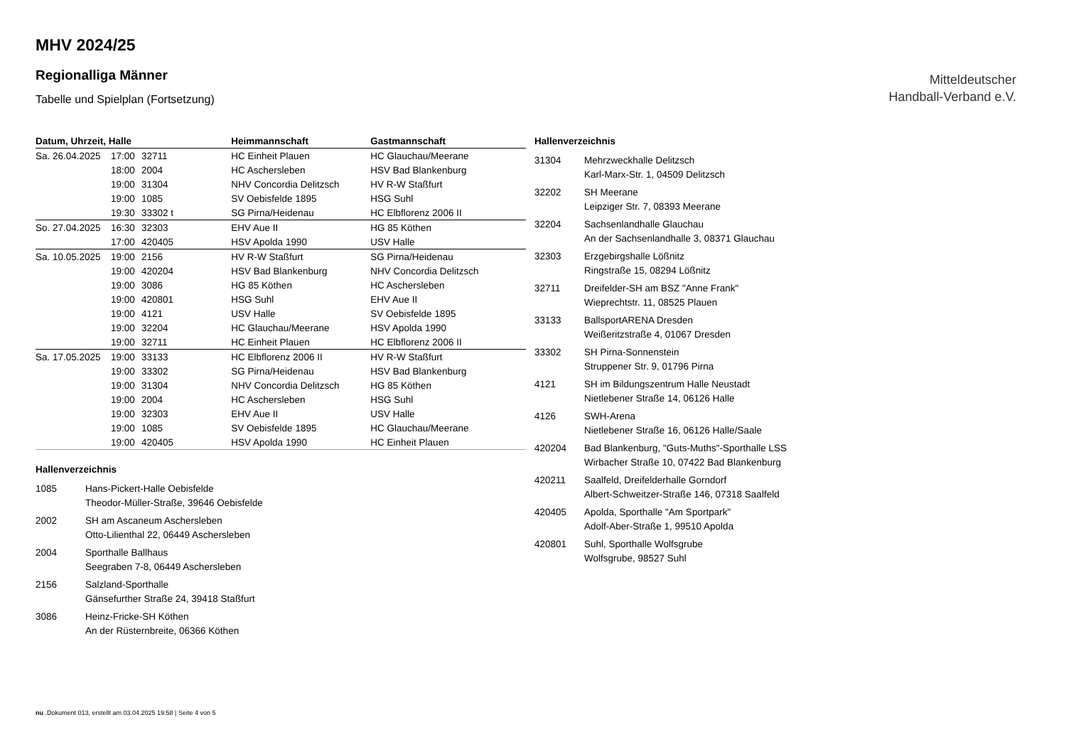Mitteldeutscher
Handball-Verband e.V.
MHV 2024/25
Regionalliga Männer
Tabelle und Spielplan (Fortsetzung)
| Datum, Uhrzeit, Halle | | | Heimmannschaft | Gastmannschaft |
| --- | --- | --- | --- | --- |
| Sa. 26.04.2025 | 17:00 | 32711 | HC Einheit Plauen | HC Glauchau/Meerane |
| | 18:00 | 2004 | HC Aschersleben | HSV Bad Blankenburg |
| | 19:00 | 31304 | NHV Concordia Delitzsch | HV R-W Staßfurt |
| | 19:00 | 1085 | SV Oebisfelde 1895 | HSG Suhl |
| | 19:30 | 33302 t | SG Pirna/Heidenau | HC Elbflorenz 2006 II |
| So. 27.04.2025 | 16:30 | 32303 | EHV Aue II | HG 85 Köthen |
| | 17:00 | 420405 | HSV Apolda 1990 | USV Halle |
| Sa. 10.05.2025 | 19:00 | 2156 | HV R-W Staßfurt | SG Pirna/Heidenau |
| | 19:00 | 420204 | HSV Bad Blankenburg | NHV Concordia Delitzsch |
| | 19:00 | 3086 | HG 85 Köthen | HC Aschersleben |
| | 19:00 | 420801 | HSG Suhl | EHV Aue II |
| | 19:00 | 4121 | USV Halle | SV Oebisfelde 1895 |
| | 19:00 | 32204 | HC Glauchau/Meerane | HSV Apolda 1990 |
| | 19:00 | 32711 | HC Einheit Plauen | HC Elbflorenz 2006 II |
| Sa. 17.05.2025 | 19:00 | 33133 | HC Elbflorenz 2006 II | HV R-W Staßfurt |
| | 19:00 | 33302 | SG Pirna/Heidenau | HSV Bad Blankenburg |
| | 19:00 | 31304 | NHV Concordia Delitzsch | HG 85 Köthen |
| | 19:00 | 2004 | HC Aschersleben | HSG Suhl |
| | 19:00 | 32303 | EHV Aue II | USV Halle |
| | 19:00 | 1085 | SV Oebisfelde 1895 | HC Glauchau/Meerane |
| | 19:00 | 420405 | HSV Apolda 1990 | HC Einheit Plauen |
Hallenverzeichnis
| 1085 | Hans-Pickert-Halle Oebisfelde Theodor-Müller-Straße, 39646 Oebisfelde |
| 2002 | SH am Ascaneum Aschersleben Otto-Lilienthal 22, 06449 Aschersleben |
| 2004 | Sporthalle Ballhaus Seegraben 7-8, 06449 Aschersleben |
| 2156 | Salzland-Sporthalle Gänsefurther Straße 24, 39418 Staßfurt |
| 3086 | Heinz-Fricke-SH Köthen An der Rüsternbreite, 06366 Köthen |
Hallenverzeichnis
| 31304 | Mehrzweckhalle Delitzsch Karl-Marx-Str. 1, 04509 Delitzsch |
| 32202 | SH Meerane Leipziger Str. 7, 08393 Meerane |
| 32204 | Sachsenlandhalle Glauchau An der Sachsenlandhalle 3, 08371 Glauchau |
| 32303 | Erzgebirgshalle Lößnitz Ringstraße 15, 08294 Lößnitz |
| 32711 | Dreifelder-SH am BSZ "Anne Frank" Wieprechtstr. 11, 08525 Plauen |
| 33133 | BallsportARENA Dresden Weißeritzstraße 4, 01067 Dresden |
| 33302 | SH Pirna-Sonnenstein Struppener Str. 9, 01796 Pirna |
| 4121 | SH im Bildungszentrum Halle Neustadt Nietlebener Straße 14, 06126 Halle |
| 4126 | SWH-Arena Nietlebener Straße 16, 06126 Halle/Saale |
| 420204 | Bad Blankenburg, "Guts-Muths"-Sporthalle LSS Wirbacher Straße 10, 07422 Bad Blankenburg |
| 420211 | Saalfeld, Dreifelderhalle Gorndorf Albert-Schweitzer-Straße 146, 07318 Saalfeld |
| 420405 | Apolda, Sporthalle "Am Sportpark" Adolf-Aber-Straße 1, 99510 Apolda |
| 420801 | Suhl, Sporthalle Wolfsgrube Wolfsgrube, 98527 Suhl |
nu .Dokument 013, erstellt am 03.04.2025 19:58 | Seite 4 von 5